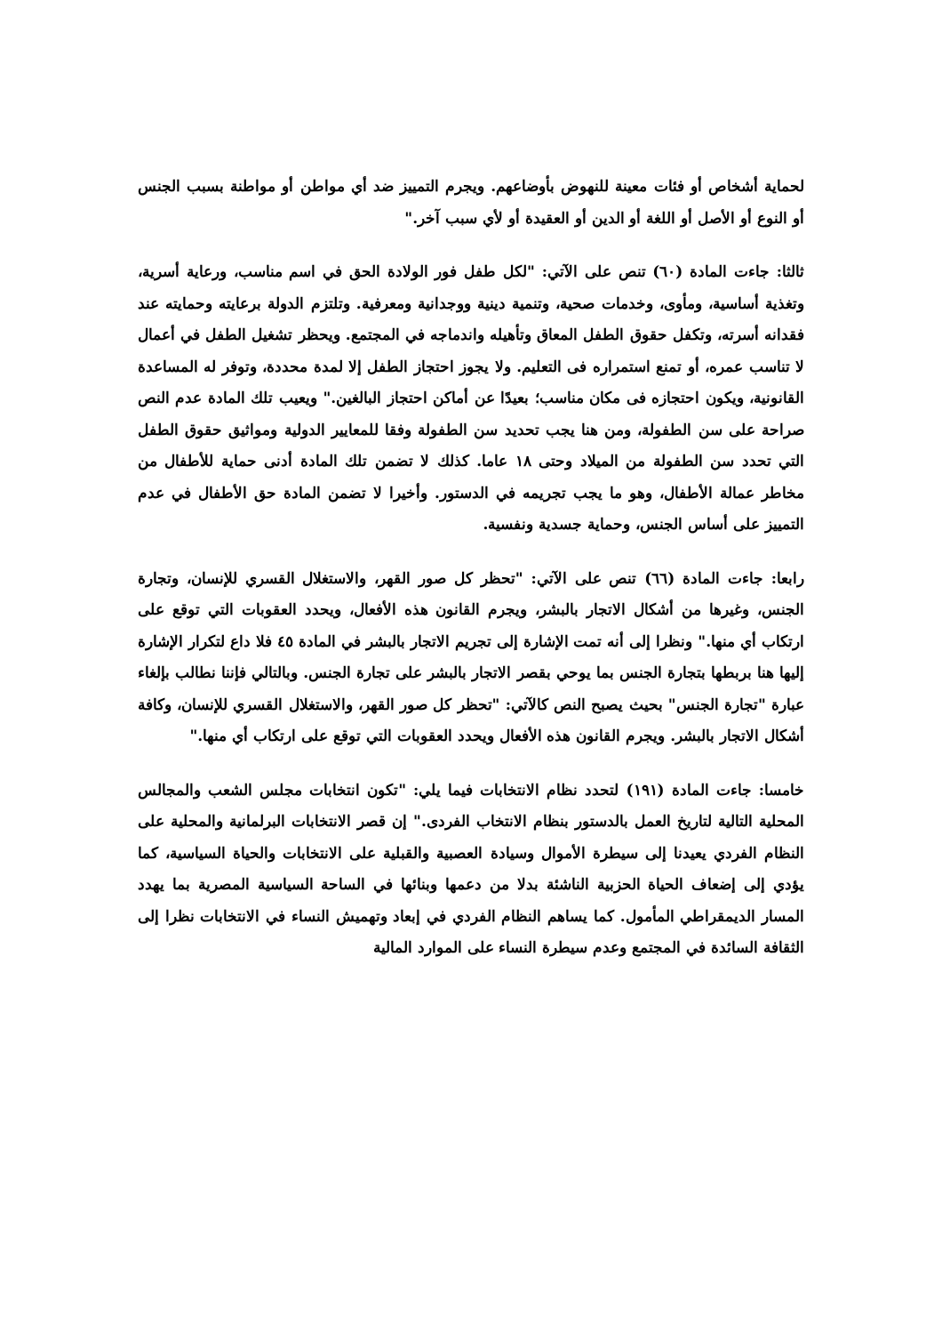لحماية أشخاص أو فئات معينة للنهوض بأوضاعهم. ويجرم التمييز ضد أي مواطن أو مواطنة بسبب الجنس أو النوع أو الأصل أو اللغة أو الدين أو العقيدة أو لأي سبب آخر."
ثالثا: جاءت المادة (٦٠) تنص على الآتي: "لكل طفل فور الولادة الحق في اسم مناسب، ورعاية أسرية، وتغذية أساسية، ومأوى، وخدمات صحية، وتنمية دينية ووجدانية ومعرفية. وتلتزم الدولة برعايته وحمايته عند فقدانه أسرته، وتكفل حقوق الطفل المعاق وتأهيله واندماجه في المجتمع. ويحظر تشغيل الطفل في أعمال لا تناسب عمره، أو تمنع استمراره فى التعليم. ولا يجوز احتجاز الطفل إلا لمدة محددة، وتوفر له المساعدة القانونية، ويكون احتجازه فى مكان مناسب؛ بعيدًا عن أماكن احتجاز البالغين." ويعيب تلك المادة عدم النص صراحة على سن الطفولة، ومن هنا يجب تحديد سن الطفولة وفقا للمعايير الدولية ومواثيق حقوق الطفل التي تحدد سن الطفولة من الميلاد وحتى ١٨ عاما. كذلك لا تضمن تلك المادة أدنى حماية للأطفال من مخاطر عمالة الأطفال، وهو ما يجب تجريمه في الدستور. وأخيرا لا تضمن المادة حق الأطفال في عدم التمييز على أساس الجنس، وحماية جسدية ونفسية.
رابعا: جاءت المادة (٦٦) تنص على الآتي: "تحظر كل صور القهر، والاستغلال القسري للإنسان، وتجارة الجنس، وغيرها من أشكال الاتجار بالبشر، ويجرم القانون هذه الأفعال، ويحدد العقوبات التي توقع على ارتكاب أي منها." ونظرا إلى أنه تمت الإشارة إلى تجريم الاتجار بالبشر في المادة ٤٥ فلا داع لتكرار الإشارة إليها هنا بربطها بتجارة الجنس بما يوحي بقصر الاتجار بالبشر على تجارة الجنس. وبالتالي فإننا نطالب بإلغاء عبارة "تجارة الجنس" بحيث يصبح النص كالآتي: "تحظر كل صور القهر، والاستغلال القسري للإنسان، وكافة أشكال الاتجار بالبشر. ويجرم القانون هذه الأفعال ويحدد العقوبات التي توقع على ارتكاب أي منها."
خامسا: جاءت المادة (١٩١) لتحدد نظام الانتخابات فيما يلي: "تكون انتخابات مجلس الشعب والمجالس المحلية التالية لتاريخ العمل بالدستور بنظام الانتخاب الفردى." إن قصر الانتخابات البرلمانية والمحلية على النظام الفردي يعيدنا إلى سيطرة الأموال وسيادة العصبية والقبلية على الانتخابات والحياة السياسية، كما يؤدي إلى إضعاف الحياة الحزبية الناشئة بدلا من دعمها وبنائها في الساحة السياسية المصرية بما يهدد المسار الديمقراطي المأمول. كما يساهم النظام الفردي في إبعاد وتهميش النساء في الانتخابات نظرا إلى الثقافة السائدة في المجتمع وعدم سيطرة النساء على الموارد المالية